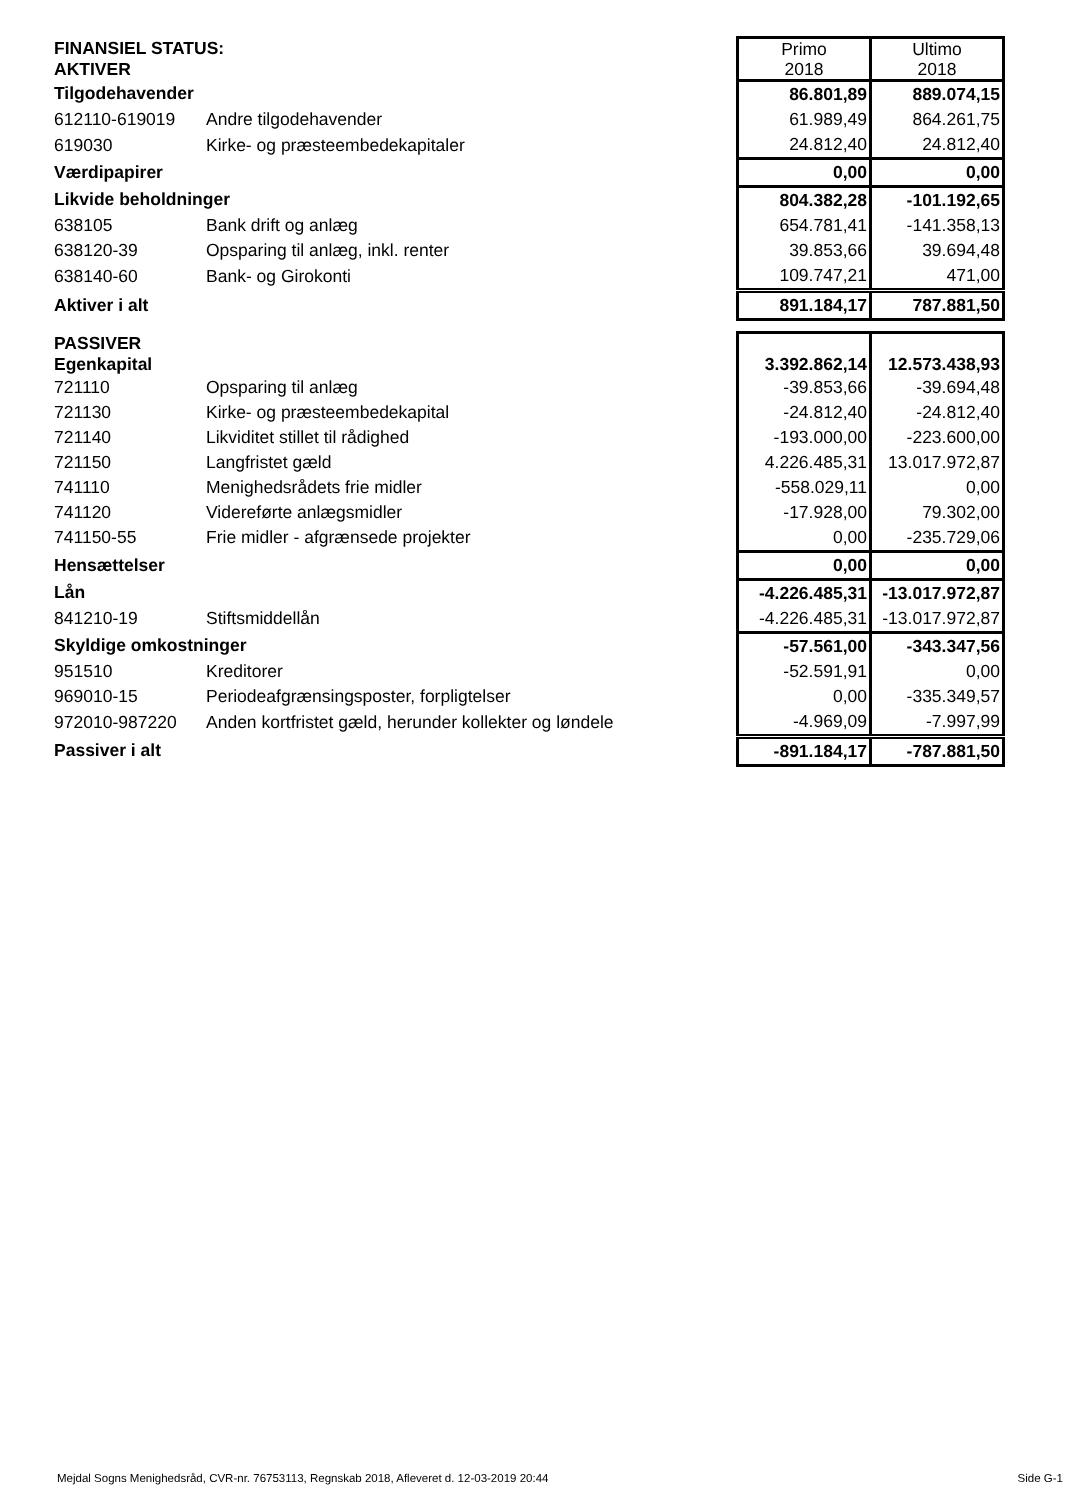| FINANSIEL STATUS: AKTIVER | | Primo 2018 | Ultimo 2018 |
| Tilgodehavender | | 86.801,89 | 889.074,15 |
| 612110-619019 | Andre tilgodehavender | 61.989,49 | 864.261,75 |
| 619030 | Kirke- og præsteembedekapitaler | 24.812,40 | 24.812,40 |
| Værdipapirer | | 0,00 | 0,00 |
| Likvide beholdninger | | 804.382,28 | -101.192,65 |
| 638105 | Bank drift og anlæg | 654.781,41 | -141.358,13 |
| 638120-39 | Opsparing til anlæg, inkl. renter | 39.853,66 | 39.694,48 |
| 638140-60 | Bank- og Girokonti | 109.747,21 | 471,00 |
| Aktiver i alt | | 891.184,17 | 787.881,50 |
| PASSIVER Egenkapital | | 3.392.862,14 | 12.573.438,93 |
| 721110 | Opsparing til anlæg | -39.853,66 | -39.694,48 |
| 721130 | Kirke- og præsteembedekapital | -24.812,40 | -24.812,40 |
| 721140 | Likviditet stillet til rådighed | -193.000,00 | -223.600,00 |
| 721150 | Langfristet gæld | 4.226.485,31 | 13.017.972,87 |
| 741110 | Menighedsrådets frie midler | -558.029,11 | 0,00 |
| 741120 | Videreførte anlægsmidler | -17.928,00 | 79.302,00 |
| 741150-55 | Frie midler - afgrænsede projekter | 0,00 | -235.729,06 |
| Hensættelser | | 0,00 | 0,00 |
| Lån | | -4.226.485,31 | -13.017.972,87 |
| 841210-19 | Stiftsmiddellån | -4.226.485,31 | -13.017.972,87 |
| Skyldige omkostninger | | -57.561,00 | -343.347,56 |
| 951510 | Kreditorer | -52.591,91 | 0,00 |
| 969010-15 | Periodeafgrænsingsposter, forpligtelser | 0,00 | -335.349,57 |
| 972010-987220 | Anden kortfristet gæld, herunder kollekter og løndele | -4.969,09 | -7.997,99 |
| Passiver i alt | | -891.184,17 | -787.881,50 |
Mejdal Sogns Menighedsråd, CVR-nr. 76753113, Regnskab 2018, Afleveret d. 12-03-2019 20:44 Side G-1